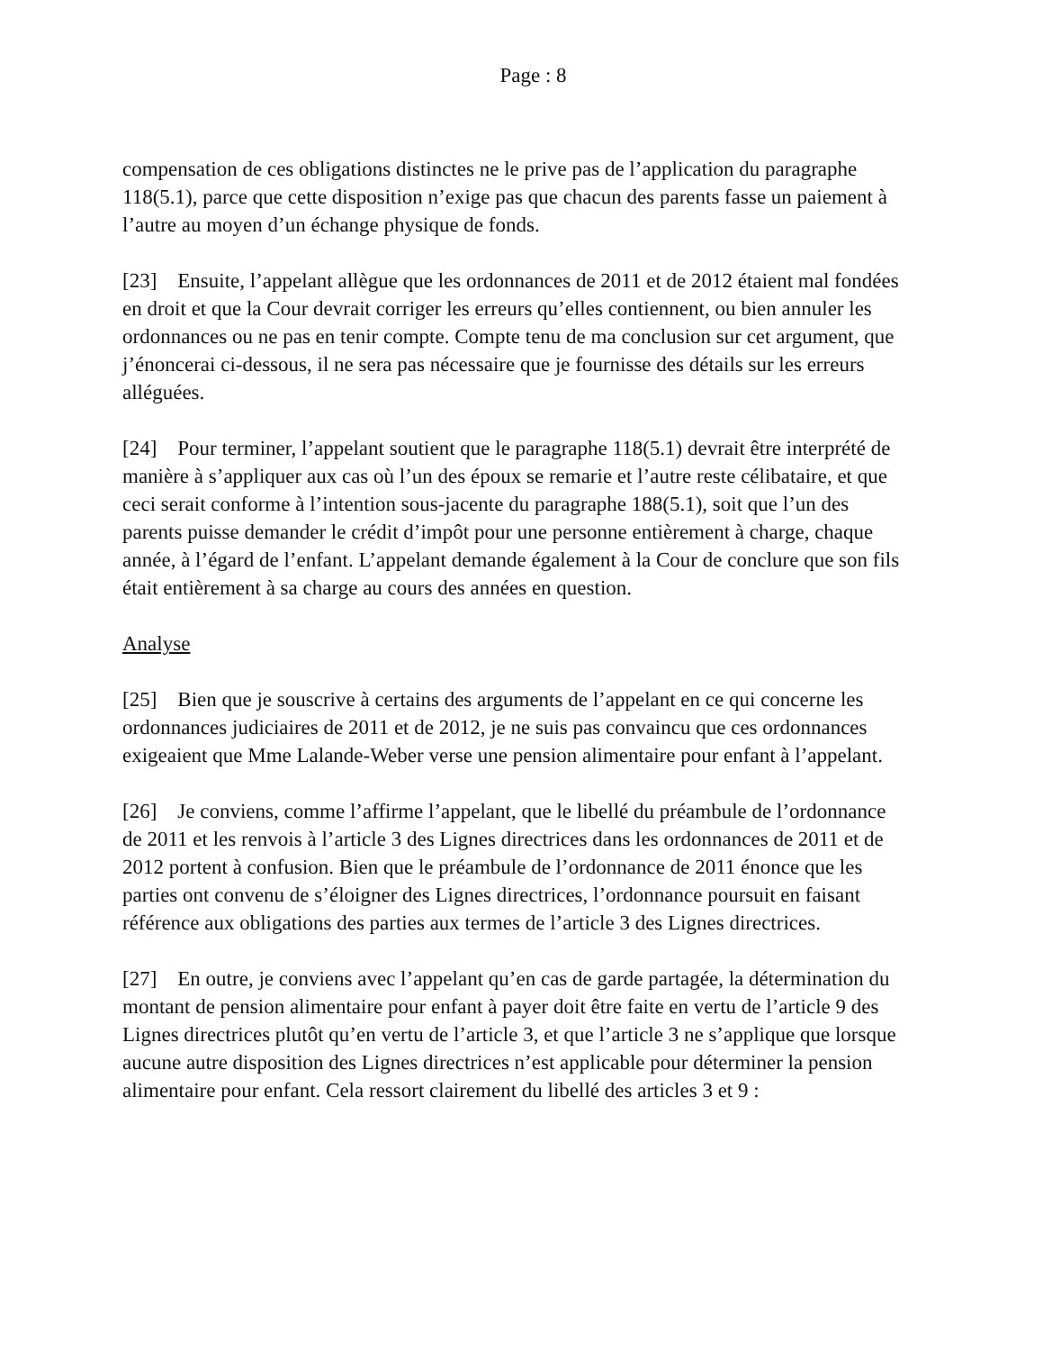Page : 8
compensation de ces obligations distinctes ne le prive pas de l’application du paragraphe 118(5.1), parce que cette disposition n’exige pas que chacun des parents fasse un paiement à l’autre au moyen d’un échange physique de fonds.
[23] Ensuite, l’appelant allègue que les ordonnances de 2011 et de 2012 étaient mal fondées en droit et que la Cour devrait corriger les erreurs qu’elles contiennent, ou bien annuler les ordonnances ou ne pas en tenir compte. Compte tenu de ma conclusion sur cet argument, que j’énoncerai ci-dessous, il ne sera pas nécessaire que je fournisse des détails sur les erreurs alléguées.
[24] Pour terminer, l’appelant soutient que le paragraphe 118(5.1) devrait être interprété de manière à s’appliquer aux cas où l’un des époux se remarie et l’autre reste célibataire, et que ceci serait conforme à l’intention sous-jacente du paragraphe 188(5.1), soit que l’un des parents puisse demander le crédit d’impôt pour une personne entièrement à charge, chaque année, à l’égard de l’enfant. L’appelant demande également à la Cour de conclure que son fils était entièrement à sa charge au cours des années en question.
Analyse
[25] Bien que je souscrive à certains des arguments de l’appelant en ce qui concerne les ordonnances judiciaires de 2011 et de 2012, je ne suis pas convaincu que ces ordonnances exigeaient que Mme Lalande-Weber verse une pension alimentaire pour enfant à l’appelant.
[26] Je conviens, comme l’affirme l’appelant, que le libellé du préambule de l’ordonnance de 2011 et les renvois à l’article 3 des Lignes directrices dans les ordonnances de 2011 et de 2012 portent à confusion. Bien que le préambule de l’ordonnance de 2011 énonce que les parties ont convenu de s’éloigner des Lignes directrices, l’ordonnance poursuit en faisant référence aux obligations des parties aux termes de l’article 3 des Lignes directrices.
[27] En outre, je conviens avec l’appelant qu’en cas de garde partagée, la détermination du montant de pension alimentaire pour enfant à payer doit être faite en vertu de l’article 9 des Lignes directrices plutôt qu’en vertu de l’article 3, et que l’article 3 ne s’applique que lorsque aucune autre disposition des Lignes directrices n’est applicable pour déterminer la pension alimentaire pour enfant. Cela ressort clairement du libellé des articles 3 et 9 :